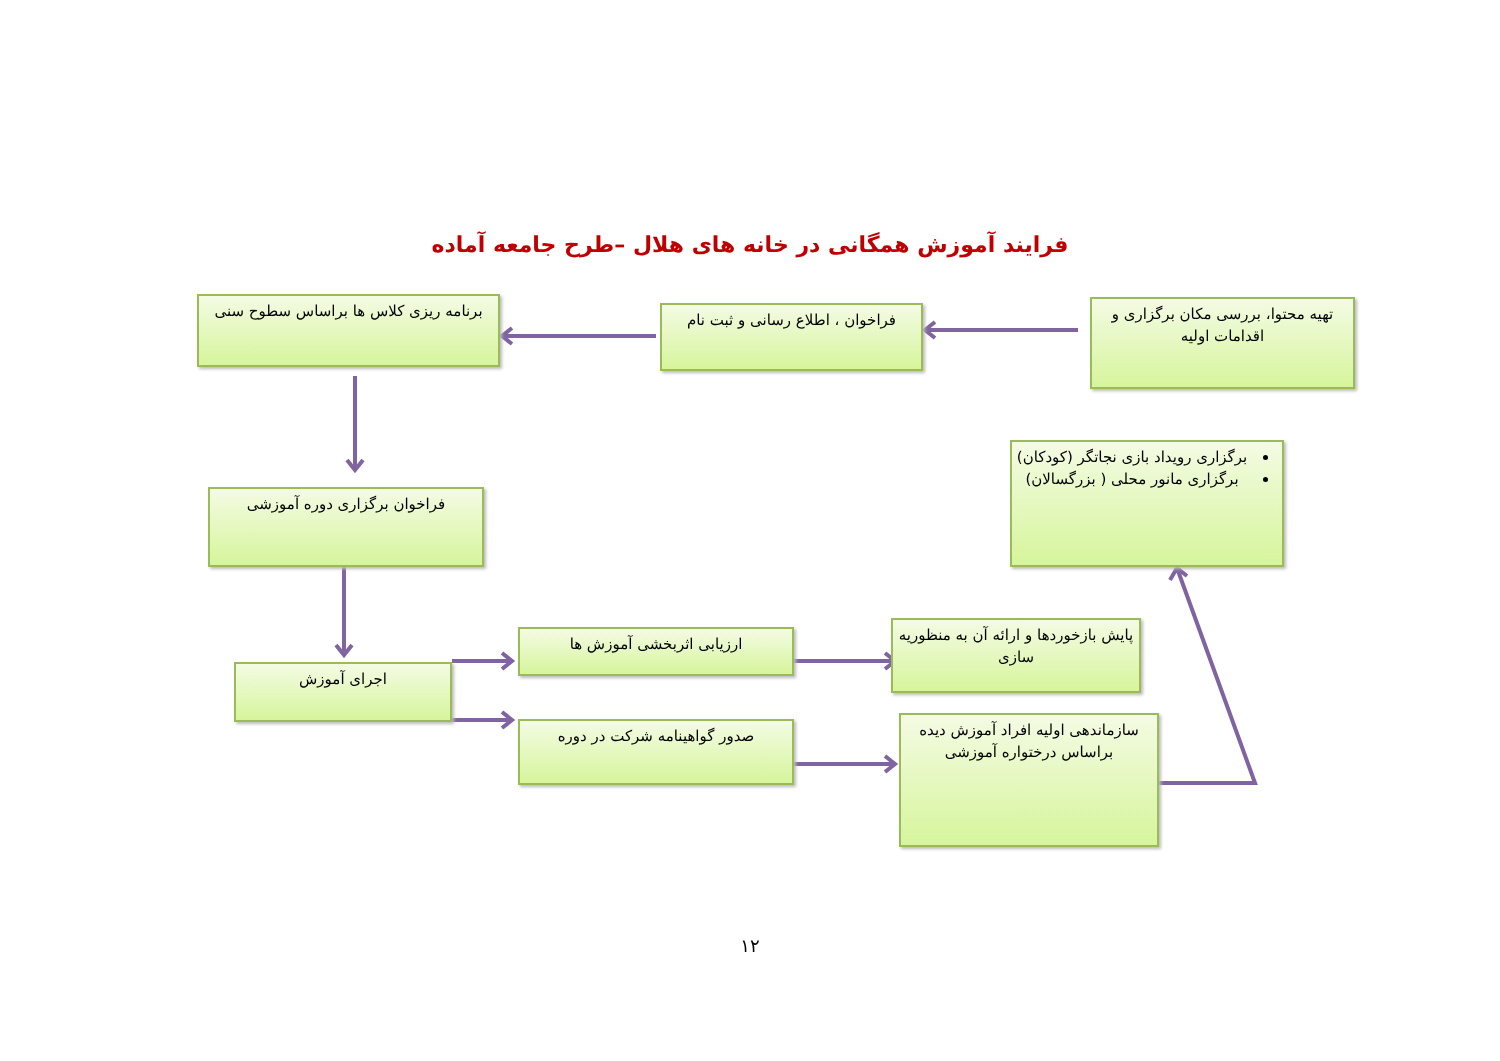فرایند آموزش همگانی در خانه های هلال –طرح جامعه آماده
تهیه محتوا، بررسی مکان برگزاری و اقدامات اولیه
فراخوان ، اطلاع رسانی و ثبت نام
برنامه ریزی کلاس ها براساس سطوح سنی
برگزاری رویداد بازی نجاتگر (کودکان)
برگزاری مانور محلی ( بزرگسالان)
فراخوان برگزاری دوره آموزشی
ارزیابی اثربخشی آموزش ها
پایش بازخوردها و ارائه آن به منظوریه سازی
اجرای آموزش
صدور گواهینامه شرکت در دوره
سازماندهی اولیه افراد آموزش دیده براساس درختواره آموزشی
۱۲